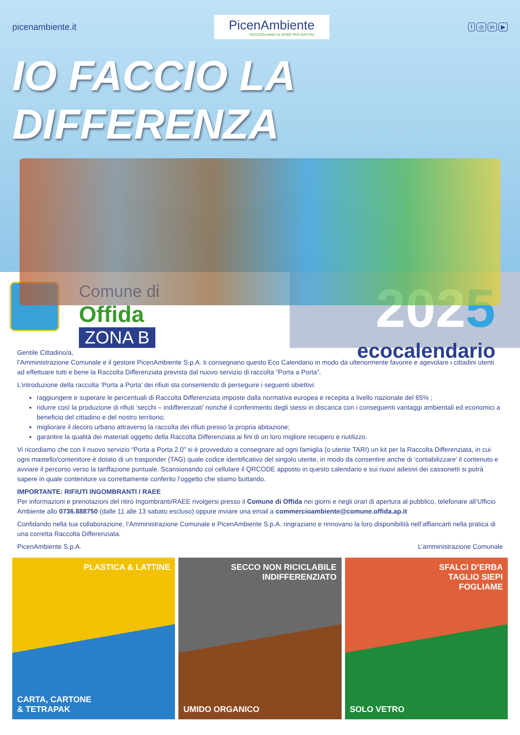picenambiente.it
PicenAmbiente
RACCOGLIAMO LE SFIDE PER NATURA
f ◎ in ▶
IO FACCIO LA DIFFERENZA
Comune di
Offida
ZONA B
2025
ecocalendario
Gentile Cittadino/a,
l’Amministrazione Comunale e il gestore PicenAmbiente S.p.A. ti consegnano questo Eco Calendario in modo da ulteriormente favorire e agevolare i cittadini utenti ad effettuare tutti e bene la Raccolta Differenziata prevista dal nuovo servizio di raccolta “Porta a Porta”.
L’introduzione della raccolta ‘Porta a Porta’ dei rifiuti sta consentendo di perseguire i seguenti obiettivi:
raggiungere e superare le percentuali di Raccolta Differenziata imposte dalla normativa europea e recepita a livello nazionale del 65% ;
ridurre così la produzione di rifiuti ‘secchi – indifferenziati’ nonché il conferimento degli stessi in discarica con i conseguenti vantaggi ambientali ed economici a beneficio del cittadino e del nostro territorio;
migliorare il decoro urbano attraverso la raccolta dei rifiuti presso la propria abitazione;
garantire la qualità dei materiali oggetto della Raccolta Differenziata ai fini di un loro migliore recupero e riutilizzo.
Vi ricordiamo che con il nuovo servizio “Porta a Porta 2.0” si è provveduto a consegnare ad ogni famiglia (o utente TARI) un kit per la Raccolta Differenziata, in cui ogni mastello/contenitore è dotato di un trasponder (TAG) quale codice identificativo del singolo utente, in modo da consentire anche di ‘contabilizzare’ il contenuto e avviare il percorso verso la tariffazione puntuale. Scansionando col cellulare il QRCODE apposto in questo calendario e sui nuovi adesivi dei cassonetti si potrà sapere in quale contenitore va correttamente conferito l’oggetto che stiamo buttando.
IMPORTANTE: RIFIUTI INGOMBRANTI / RAEE
Per informazioni e prenotazioni del ritiro Ingombranti/RAEE rivolgersi presso il Comune di Offida nei giorni e negli orari di apertura al pubblico, telefonare all’Ufficio Ambiente allo 0736.888750 (dalle 11 alle 13 sabato escluso) oppure inviare una email a commercioambiente@comune.offida.ap.it
Confidando nella tua collaborazione, l’Amministrazione Comunale e PicenAmbiente S.p.A. ringraziano e rinnovano la loro disponibilità nell’affiancarti nella pratica di una corretta Raccolta Differenziata.
PicenAmbiente S.p.A. L’amministrazione Comunale
PLASTICA & LATTINE
CARTA, CARTONE
& TETRAPAK
SECCO NON RICICLABILE
INDIFFERENZIATO
UMIDO ORGANICO
SFALCI D’ERBA
TAGLIO SIEPI
FOGLIAME
SOLO VETRO